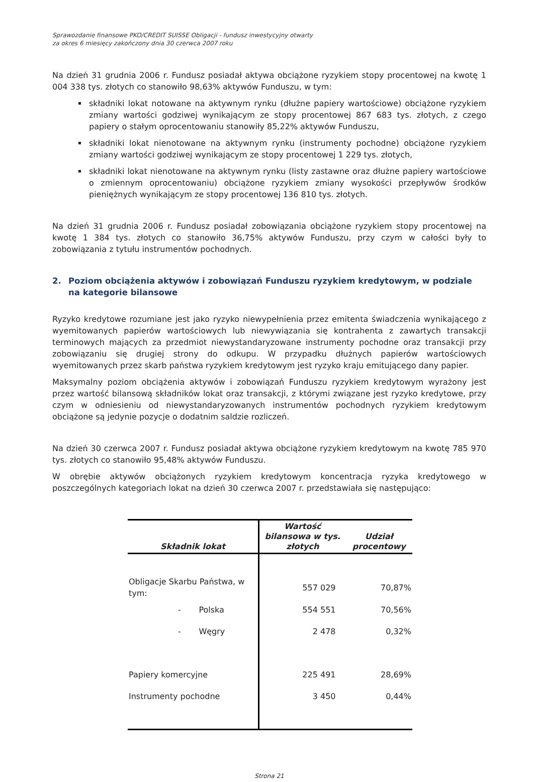Sprawozdanie finansowe PKO/CREDIT SUISSE Obligacji - fundusz inwestycyjny otwarty
za okres 6 miesięcy zakończony dnia 30 czerwca 2007 roku
Na dzień 31 grudnia 2006 r. Fundusz posiadał aktywa obciążone ryzykiem stopy procentowej na kwotę 1 004 338 tys. złotych co stanowiło 98,63% aktywów Funduszu, w tym:
składniki lokat notowane na aktywnym rynku (dłużne papiery wartościowe) obciążone ryzykiem zmiany wartości godziwej wynikającym ze stopy procentowej 867 683 tys. złotych, z czego papiery o stałym oprocentowaniu stanowiły 85,22% aktywów Funduszu,
składniki lokat nienotowane na aktywnym rynku (instrumenty pochodne) obciążone ryzykiem zmiany wartości godziwej wynikającym ze stopy procentowej 1 229 tys. złotych,
składniki lokat nienotowane na aktywnym rynku (listy zastawne oraz dłużne papiery wartościowe o zmiennym oprocentowaniu) obciążone ryzykiem zmiany wysokości przepływów środków pieniężnych wynikającym ze stopy procentowej 136 810 tys. złotych.
Na dzień 31 grudnia 2006 r. Fundusz posiadał zobowiązania obciążone ryzykiem stopy procentowej na kwotę 1 384 tys. złotych co stanowiło 36,75% aktywów Funduszu, przy czym w całości były to zobowiązania z tytułu instrumentów pochodnych.
2. Poziom obciążenia aktywów i zobowiązań Funduszu ryzykiem kredytowym, w podziale na kategorie bilansowe
Ryzyko kredytowe rozumiane jest jako ryzyko niewypełnienia przez emitenta świadczenia wynikającego z wyemitowanych papierów wartościowych lub niewywiązania się kontrahenta z zawartych transakcji terminowych mających za przedmiot niewystandaryzowane instrumenty pochodne oraz transakcji przy zobowiązaniu się drugiej strony do odkupu. W przypadku dłużnych papierów wartościowych wyemitowanych przez skarb państwa ryzykiem kredytowym jest ryzyko kraju emitującego dany papier.
Maksymalny poziom obciążenia aktywów i zobowiązań Funduszu ryzykiem kredytowym wyrażony jest przez wartość bilansową składników lokat oraz transakcji, z którymi związane jest ryzyko kredytowe, przy czym w odniesieniu od niewystandaryzowanych instrumentów pochodnych ryzykiem kredytowym obciążone są jedynie pozycje o dodatnim saldzie rozliczeń.
Na dzień 30 czerwca 2007 r. Fundusz posiadał aktywa obciążone ryzykiem kredytowym na kwotę 785 970 tys. złotych co stanowiło 95,48% aktywów Funduszu.
W obrębie aktywów obciążonych ryzykiem kredytowym koncentracja ryzyka kredytowego w poszczególnych kategoriach lokat na dzień 30 czerwca 2007 r. przedstawiała się następująco:
| Składnik lokat | Wartość bilansowa w tys. złotych | Udział procentowy |
| --- | --- | --- |
| Obligacje Skarbu Państwa, w tym: | 557 029 | 70,87% |
| - Polska | 554 551 | 70,56% |
| - Węgry | 2 478 | 0,32% |
| Papiery komercyjne | 225 491 | 28,69% |
| Instrumenty pochodne | 3 450 | 0,44% |
Strona 21